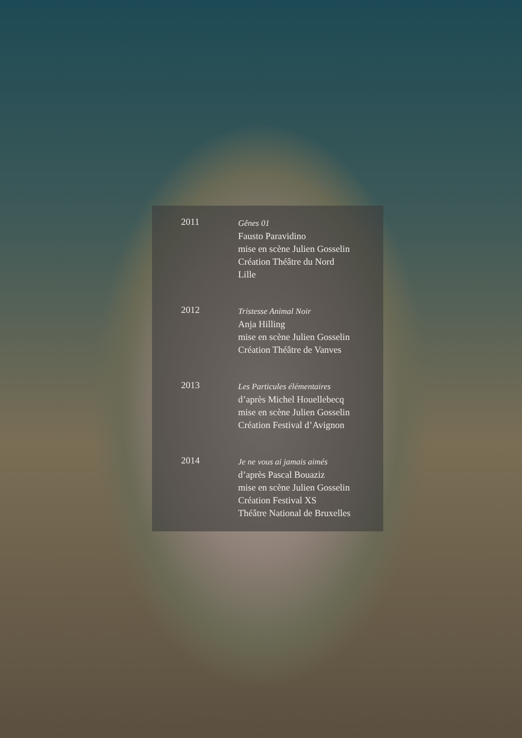2011
Gênes 01
Fausto Paravidino
mise en scène Julien Gosselin
Création Théâtre du Nord
Lille
2012
Tristesse Animal Noir
Anja Hilling
mise en scène Julien Gosselin
Création Théâtre de Vanves
2013
Les Particules élémentaires
d’après Michel Houellebecq
mise en scène Julien Gosselin
Création Festival d’Avignon
2014
Je ne vous ai jamais aimés
d’après Pascal Bouaziz
mise en scène Julien Gosselin
Création Festival XS
Théâtre National de Bruxelles